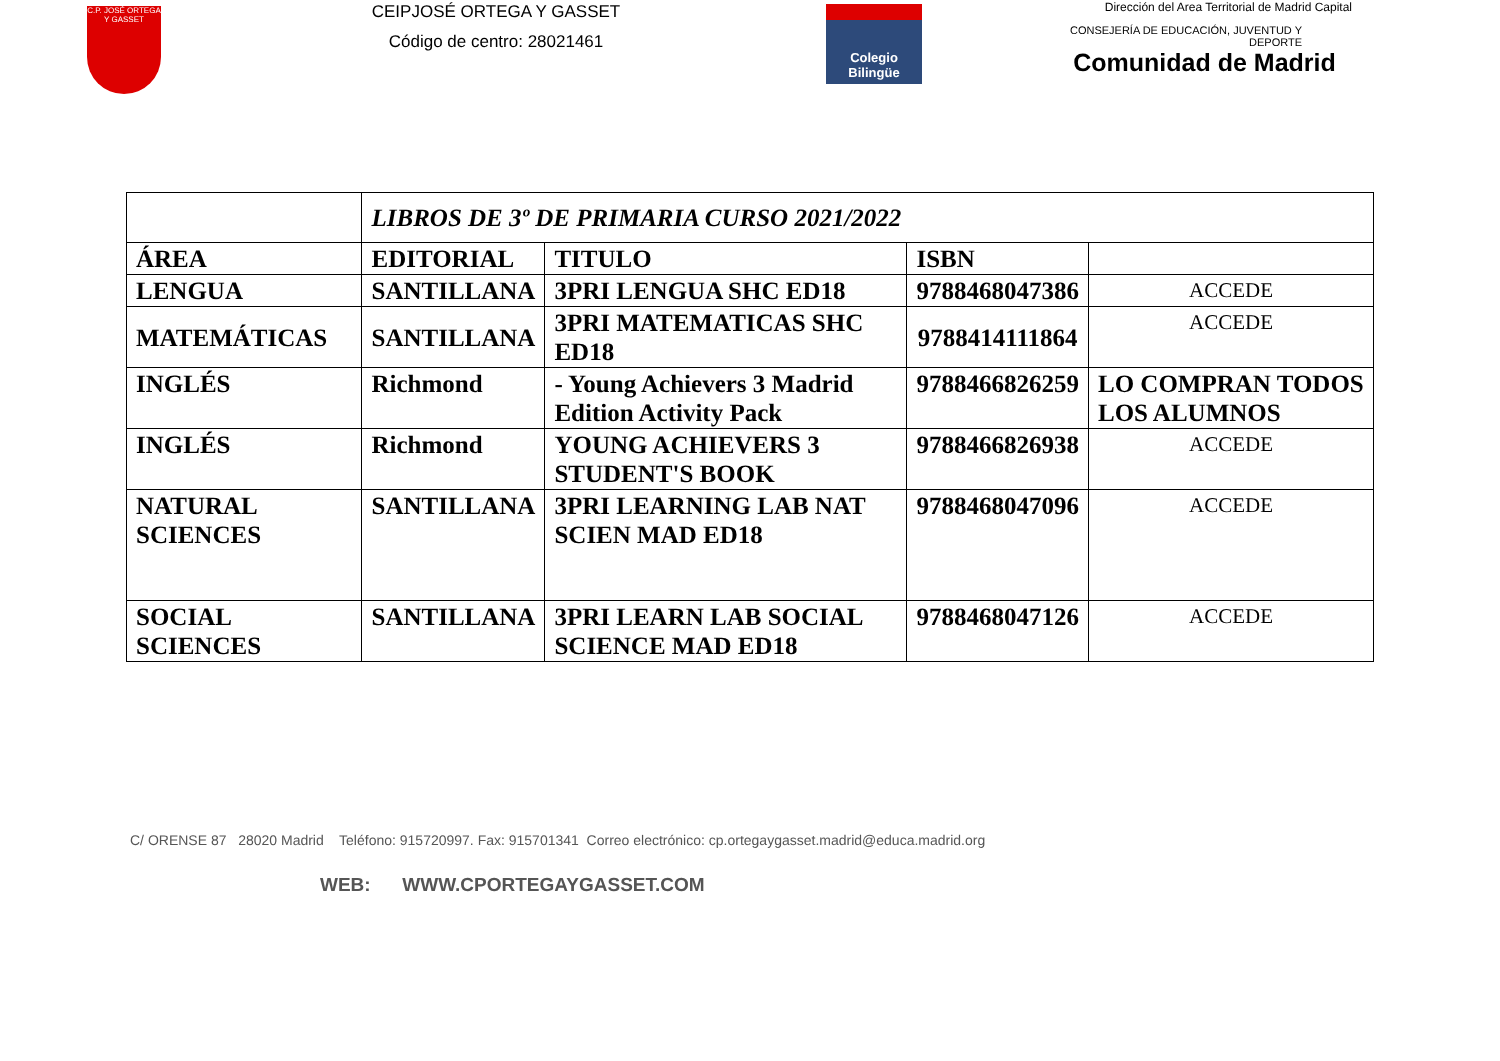C.P. JOSÉ ORTEGA Y GASSET
CEIPJOSÉ ORTEGA Y GASSET
Código de centro: 28021461
Colegio
Bilingüe
Dirección del Area Territorial de Madrid Capital
CONSEJERÍA DE EDUCACIÓN, JUVENTUD Y DEPORTE
Comunidad de Madrid
| | LIBROS DE 3º DE PRIMARIA CURSO 2021/2022 | | | |
| ÁREA | EDITORIAL | TITULO | ISBN | |
| LENGUA | SANTILLANA | 3PRI LENGUA SHC ED18 | 9788468047386 | ACCEDE |
| MATEMÁTICAS | SANTILLANA | 3PRI MATEMATICAS SHC ED18 | 9788414111864 | ACCEDE |
| INGLÉS | Richmond | - Young Achievers 3 Madrid Edition Activity Pack | 9788466826259 | LO COMPRAN TODOS LOS ALUMNOS |
| INGLÉS | Richmond | YOUNG ACHIEVERS 3 STUDENT'S BOOK | 9788466826938 | ACCEDE |
| NATURAL SCIENCES | SANTILLANA | 3PRI LEARNING LAB NAT SCIEN MAD ED18 | 9788468047096 | ACCEDE |
| SOCIAL SCIENCES | SANTILLANA | 3PRI LEARN LAB SOCIAL SCIENCE MAD ED18 | 9788468047126 | ACCEDE |
C/ ORENSE 87 28020 Madrid Teléfono: 915720997. Fax: 915701341 Correo electrónico: cp.ortegaygasset.madrid@educa.madrid.org
WEB: WWW.CPORTEGAYGASSET.COM